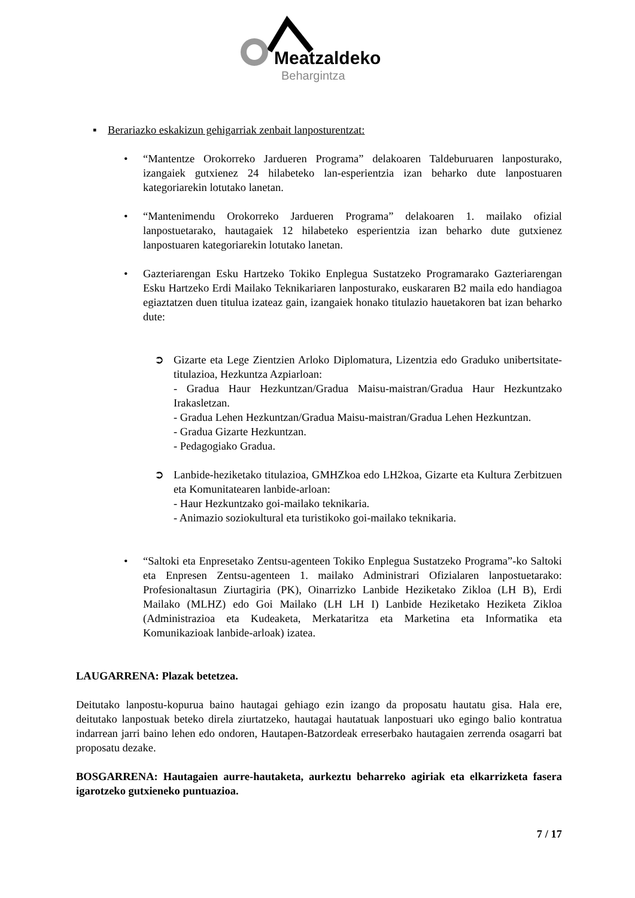Meatzaldeko
Behargintza
▪ Berariazko eskakizun gehigarriak zenbait lanposturentzat:
• “Mantentze Orokorreko Jardueren Programa” delakoaren Taldeburuaren lanposturako, izangaiek gutxienez 24 hilabeteko lan-esperientzia izan beharko dute lanpostuaren kategoriarekin lotutako lanetan.
• “Mantenimendu Orokorreko Jardueren Programa” delakoaren 1. mailako ofizial lanpostuetarako, hautagaiek 12 hilabeteko esperientzia izan beharko dute gutxienez lanpostuaren kategoriarekin lotutako lanetan.
• Gazteriarengan Esku Hartzeko Tokiko Enplegua Sustatzeko Programarako Gazteriarengan Esku Hartzeko Erdi Mailako Teknikariaren lanposturako, euskararen B2 maila edo handiagoa egiaztatzen duen titulua izateaz gain, izangaiek honako titulazio hauetakoren bat izan beharko dute:
➲ Gizarte eta Lege Zientzien Arloko Diplomatura, Lizentzia edo Graduko unibertsitate-titulazioa, Hezkuntza Azpiarloan:
- Gradua Haur Hezkuntzan/Gradua Maisu-maistran/Gradua Haur Hezkuntzako Irakasletzan.
- Gradua Lehen Hezkuntzan/Gradua Maisu-maistran/Gradua Lehen Hezkuntzan.
- Gradua Gizarte Hezkuntzan.
- Pedagogiako Gradua.
➲ Lanbide-heziketako titulazioa, GMHZkoa edo LH2koa, Gizarte eta Kultura Zerbitzuen eta Komunitatearen lanbide-arloan:
- Haur Hezkuntzako goi-mailako teknikaria.
- Animazio soziokultural eta turistikoko goi-mailako teknikaria.
• “Saltoki eta Enpresetako Zentsu-agenteen Tokiko Enplegua Sustatzeko Programa”-ko Saltoki eta Enpresen Zentsu-agenteen 1. mailako Administrari Ofizialaren lanpostuetarako: Profesionaltasun Ziurtagiria (PK), Oinarrizko Lanbide Heziketako Zikloa (LH B), Erdi Mailako (MLHZ) edo Goi Mailako (LH LH I) Lanbide Heziketako Heziketa Zikloa (Administrazioa eta Kudeaketa, Merkataritza eta Marketina eta Informatika eta Komunikazioak lanbide-arloak) izatea.
LAUGARRENA: Plazak betetzea.
Deitutako lanpostu-kopurua baino hautagai gehiago ezin izango da proposatu hautatu gisa. Hala ere, deitutako lanpostuak beteko direla ziurtatzeko, hautagai hautatuak lanpostuari uko egingo balio kontratua indarrean jarri baino lehen edo ondoren, Hautapen-Batzordeak erreserbako hautagaien zerrenda osagarri bat proposatu dezake.
BOSGARRENA: Hautagaien aurre-hautaketa, aurkeztu beharreko agiriak eta elkarrizketa fasera igarotzeko gutxieneko puntuazioa.
7 / 17